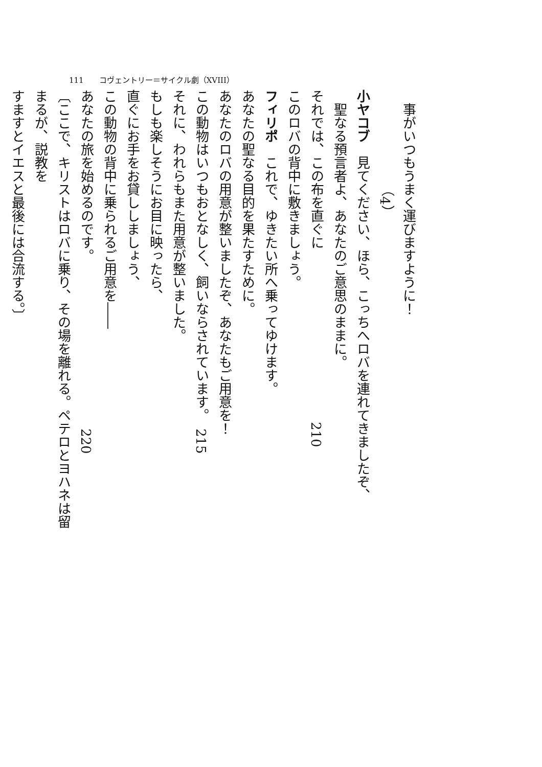111　　コヴェントリー＝サイクル劇（XVIII）
事がいつもうまく運びますように！
（4）
小ヤコブ　見てください、ほら、こっちへロバを連れてきましたぞ、
聖なる預言者よ、あなたのご意思のままに。
それでは、この布を直ぐに　　　　　　　　　　　　　210
このロバの背中に敷きましょう。
フィリポ　これで、ゆきたい所へ乗ってゆけます。
あなたの聖なる目的を果たすために。
あなたのロバの用意が整いましたぞ、あなたもご用意を！
この動物はいつもおとなしく、飼いならされています。　215
それに、われらもまた用意が整いました。
もしも楽しそうにお目に映ったら、
直ぐにお手をお貸ししましょう、
この動物の背中に乗られるご用意を――
あなたの旅を始めるのです。　　　　　　　　　　　　　220
〔ここで、キリストはロバに乗り、その場を離れる。ペテロとヨハネは留まるが、説教を
すますとイエスと最後には合流する。〕